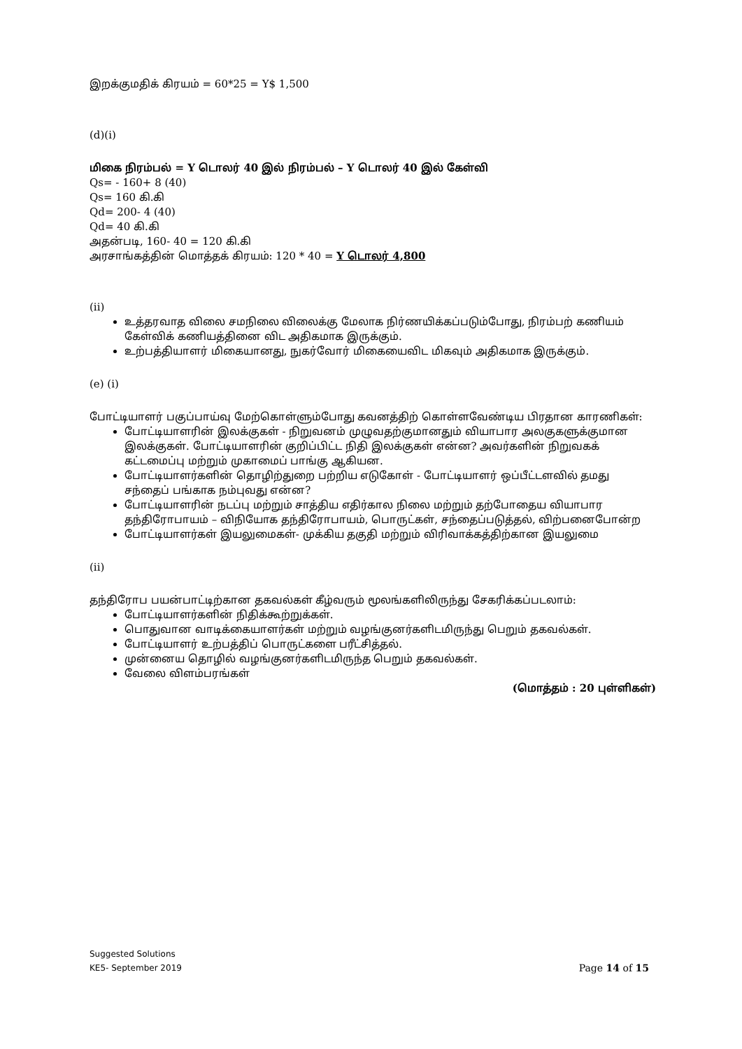இறக்குமதிக் கிரயம் = 60*25 = Y$ 1,500
(d)(i)
மிகை நிரம்பல் = Y டொலர் 40 இல் நிரம்பல் – Y டொலர் 40 இல் கேள்வி
Qs= - 160+ 8 (40)
Qs= 160 கி.கி
Qd= 200- 4 (40)
Qd= 40 கி.கி
அதன்படி, 160- 40 = 120 கி.கி
அரசாங்கத்தின் மொத்தக் கிரயம்: 120 * 40 = Y டொலர் 4,800
(ii)
உத்தரவாத விலை சமநிலை விலைக்கு மேலாக நிர்ணயிக்கப்படும்போது, நிரம்பற் கணியம் கேள்விக் கணியத்தினை விட அதிகமாக இருக்கும்.
உற்பத்தியாளர் மிகையானது, நுகர்வோர் மிகையைவிட மிகவும் அதிகமாக இருக்கும்.
(e) (i)
போட்டியாளர் பகுப்பாய்வு மேற்கொள்ளும்போது கவனத்திற் கொள்ளவேண்டிய பிரதான காரணிகள்:
போட்டியாளரின் இலக்குகள் - நிறுவனம் முழுவதற்குமானதும் வியாபார அலகுகளுக்குமான இலக்குகள். போட்டியாளரின் குறிப்பிட்ட நிதி இலக்குகள் என்ன? அவர்களின் நிறுவகக் கட்டமைப்பு மற்றும் முகாமைப் பாங்கு ஆகியன.
போட்டியாளர்களின் தொழிற்துறை பற்றிய எடுகோள் - போட்டியாளர் ஒப்பீட்டளவில் தமது சந்தைப் பங்காக நம்புவது என்ன?
போட்டியாளரின் நடப்பு மற்றும் சாத்திய எதிர்கால நிலை மற்றும் தற்போதைய வியாபார தந்திரோபாயம் – விநியோக தந்திரோபாயம், பொருட்கள், சந்தைப்படுத்தல், விற்பனைபோன்ற
போட்டியாளர்கள் இயலுமைகள்- முக்கிய தகுதி மற்றும் விரிவாக்கத்திற்கான இயலுமை
(ii)
தந்திரோப பயன்பாட்டிற்கான தகவல்கள் கீழ்வரும் மூலங்களிலிருந்து சேகரிக்கப்படலாம்:
போட்டியாளர்களின் நிதிக்கூற்றுக்கள்.
பொதுவான வாடிக்கையாளர்கள் மற்றும் வழங்குனர்களிடமிருந்து பெறும் தகவல்கள்.
போட்டியாளர் உற்பத்திப் பொருட்களை பரீட்சித்தல்.
முன்னைய தொழில் வழங்குனர்களிடமிருந்த பெறும் தகவல்கள்.
வேலை விளம்பரங்கள்
(மொத்தம் : 20 புள்ளிகள்)
Suggested Solutions
KE5- September 2019 Page 14 of 15